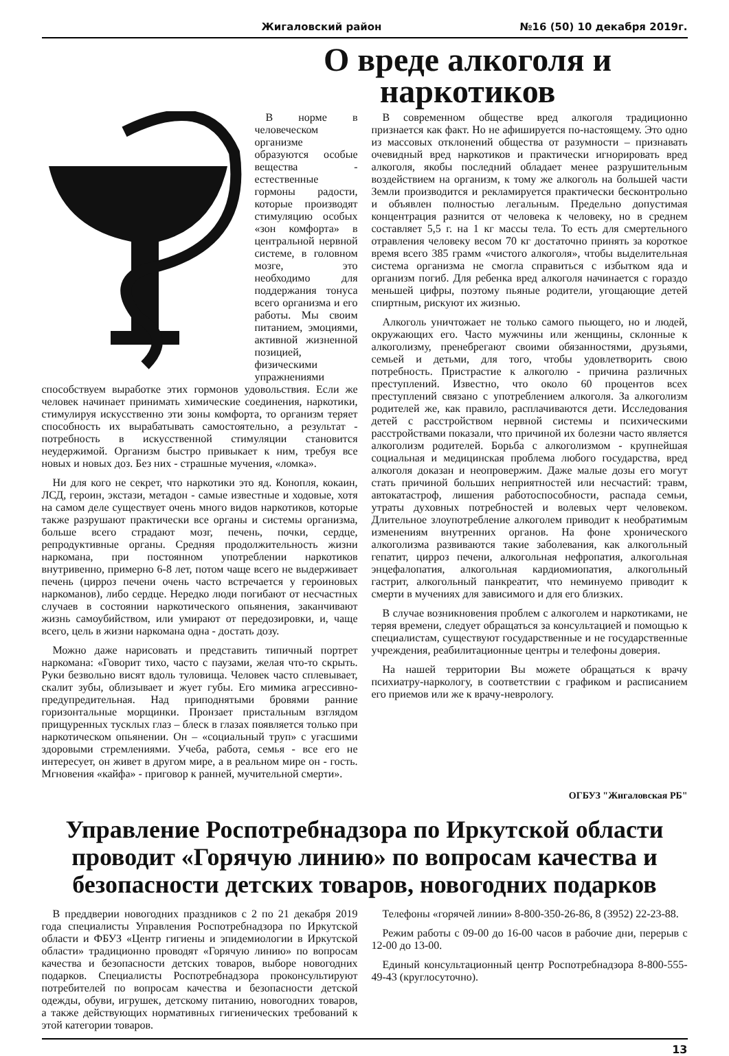Жигаловский район №16 (50) 10 декабря 2019г.
О вреде алкоголя и наркотиков
В норме в человеческом организме образуются особые вещества - естественные гормоны радости, которые производят стимуляцию особых «зон комфорта» в центральной нервной системе, в головном мозге, это необходимо для поддержания тонуса всего организма и его работы. Мы своим питанием, эмоциями, активной жизненной позицией, физическими упражнениями способствуем выработке этих гормонов удовольствия. Если же человек начинает принимать химические соединения, наркотики, стимулируя искусственно эти зоны комфорта, то организм теряет способность их вырабатывать самостоятельно, а результат - потребность в искусственной стимуляции становится неудержимой. Организм быстро привыкает к ним, требуя все новых и новых доз. Без них - страшные мучения, «ломка».
Ни для кого не секрет, что наркотики это яд. Конопля, кокаин, ЛСД, героин, экстази, метадон - самые известные и ходовые, хотя на самом деле существует очень много видов наркотиков, которые также разрушают практически все органы и системы организма, больше всего страдают мозг, печень, почки, сердце, репродуктивные органы. Средняя продолжительность жизни наркомана, при постоянном употреблении наркотиков внутривенно, примерно 6-8 лет, потом чаще всего не выдерживает печень (цирроз печени очень часто встречается у героиновых наркоманов), либо сердце. Нередко люди погибают от несчастных случаев в состоянии наркотического опьянения, заканчивают жизнь самоубийством, или умирают от передозировки, и, чаще всего, цель в жизни наркомана одна - достать дозу.
Можно даже нарисовать и представить типичный портрет наркомана: «Говорит тихо, часто с паузами, желая что-то скрыть. Руки безвольно висят вдоль туловища. Человек часто сплевывает, скалит зубы, облизывает и жует губы. Его мимика агрессивно-предупредительная. Над приподнятыми бровями ранние горизонтальные морщинки. Пронзает пристальным взглядом прищуренных тусклых глаз – блеск в глазах появляется только при наркотическом опьянении. Он – «социальный труп» с угасшими здоровыми стремлениями. Учеба, работа, семья - все его не интересует, он живет в другом мире, а в реальном мире он - гость. Мгновения «кайфа» - приговор к ранней, мучительной смерти».
В современном обществе вред алкоголя традиционно признается как факт. Но не афишируется по-настоящему. Это одно из массовых отклонений общества от разумности – признавать очевидный вред наркотиков и практически игнорировать вред алкоголя, якобы последний обладает менее разрушительным воздействием на организм, к тому же алкоголь на большей части Земли производится и рекламируется практически бесконтрольно и объявлен полностью легальным. Предельно допустимая концентрация разнится от человека к человеку, но в среднем составляет 5,5 г. на 1 кг массы тела. То есть для смертельного отравления человеку весом 70 кг достаточно принять за короткое время всего 385 грамм «чистого алкоголя», чтобы выделительная система организма не смогла справиться с избытком яда и организм погиб. Для ребенка вред алкоголя начинается с гораздо меньшей цифры, поэтому пьяные родители, угощающие детей спиртным, рискуют их жизнью.
Алкоголь уничтожает не только самого пьющего, но и людей, окружающих его. Часто мужчины или женщины, склонные к алкоголизму, пренебрегают своими обязанностями, друзьями, семьей и детьми, для того, чтобы удовлетворить свою потребность. Пристрастие к алкоголю - причина различных преступлений. Известно, что около 60 процентов всех преступлений связано с употреблением алкоголя. За алкоголизм родителей же, как правило, расплачиваются дети. Исследования детей с расстройством нервной системы и психическими расстройствами показали, что причиной их болезни часто является алкоголизм родителей. Борьба с алкоголизмом - крупнейшая социальная и медицинская проблема любого государства, вред алкоголя доказан и неопровержим. Даже малые дозы его могут стать причиной больших неприятностей или несчастий: травм, автокатастроф, лишения работоспособности, распада семьи, утраты духовных потребностей и волевых черт человеком. Длительное злоупотребление алкоголем приводит к необратимым изменениям внутренних органов. На фоне хронического алкоголизма развиваются такие заболевания, как алкогольный гепатит, цирроз печени, алкогольная нефропатия, алкогольная энцефалопатия, алкогольная кардиомиопатия, алкогольный гастрит, алкогольный панкреатит, что неминуемо приводит к смерти в мучениях для зависимого и для его близких.
В случае возникновения проблем с алкоголем и наркотиками, не теряя времени, следует обращаться за консультацией и помощью к специалистам, существуют государственные и не государственные учреждения, реабилитационные центры и телефоны доверия.
На нашей территории Вы можете обращаться к врачу психиатру-наркологу, в соответствии с графиком и расписанием его приемов или же к врачу-неврологу.
ОГБУЗ "Жигаловская РБ"
Управление Роспотребнадзора по Иркутской области проводит «Горячую линию» по вопросам качества и безопасности детских товаров, новогодних подарков
В преддверии новогодних праздников с 2 по 21 декабря 2019 года специалисты Управления Роспотребнадзора по Иркутской области и ФБУЗ «Центр гигиены и эпидемиологии в Иркутской области» традиционно проводят «Горячую линию» по вопросам качества и безопасности детских товаров, выборе новогодних подарков. Специалисты Роспотребнадзора проконсультируют потребителей по вопросам качества и безопасности детской одежды, обуви, игрушек, детскому питанию, новогодних товаров, а также действующих нормативных гигиенических требований к этой категории товаров.
Телефоны «горячей линии» 8-800-350-26-86, 8 (3952) 22-23-88.
Режим работы с 09-00 до 16-00 часов в рабочие дни, перерыв с 12-00 до 13-00.
Единый консультационный центр Роспотребнадзора 8-800-555-49-43 (круглосуточно).
13